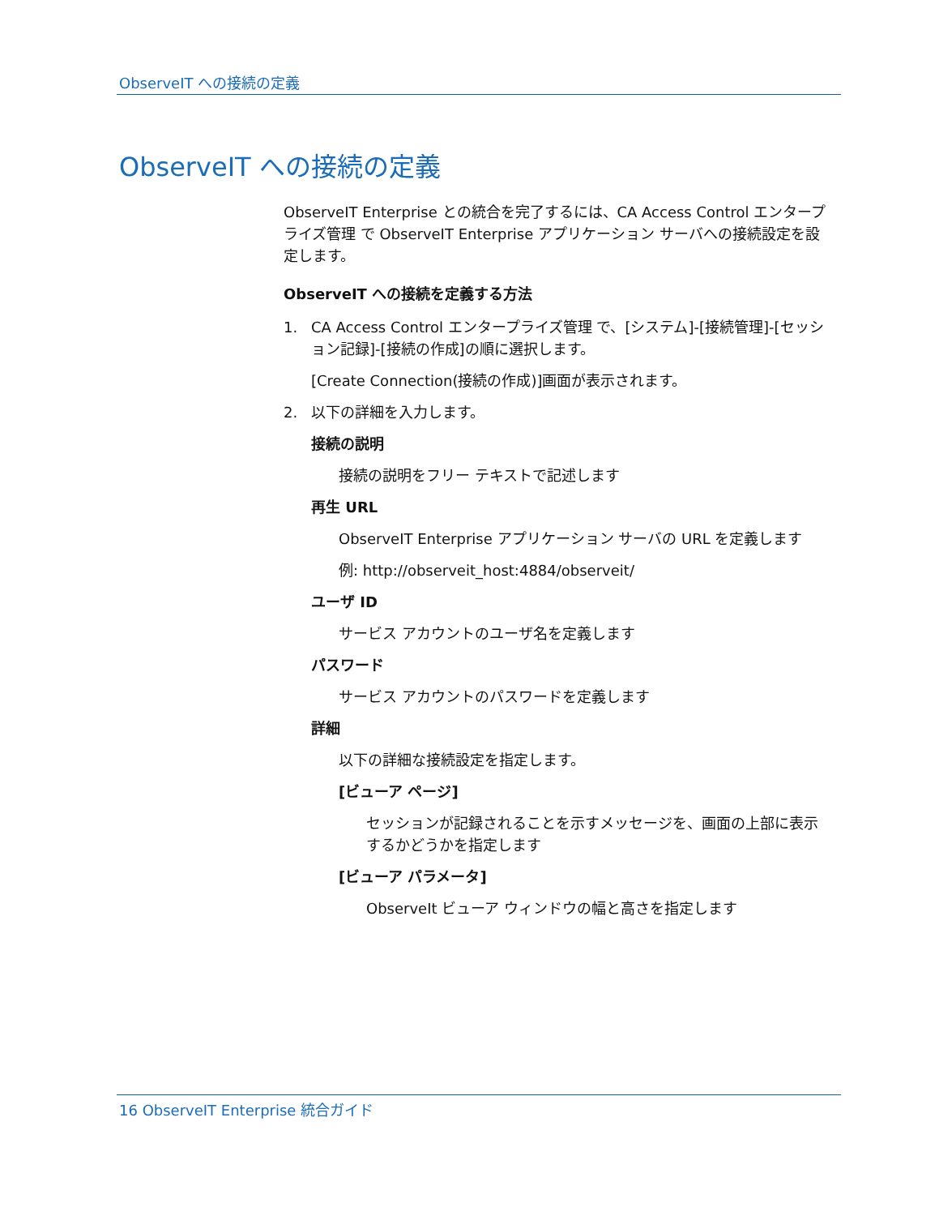ObserveIT への接続の定義
ObserveIT への接続の定義
ObserveIT Enterprise との統合を完了するには、CA Access Control エンタープライズ管理 で ObserveIT Enterprise アプリケーション サーバへの接続設定を設定します。
ObserveIT への接続を定義する方法
1. CA Access Control エンタープライズ管理 で、[システム]-[接続管理]-[セッション記録]-[接続の作成]の順に選択します。
[Create Connection(接続の作成)]画面が表示されます。
2. 以下の詳細を入力します。
接続の説明
接続の説明をフリー テキストで記述します
再生 URL
ObserveIT Enterprise アプリケーション サーバの URL を定義します
例: http://observeit_host:4884/observeit/
ユーザ ID
サービス アカウントのユーザ名を定義します
パスワード
サービス アカウントのパスワードを定義します
詳細
以下の詳細な接続設定を指定します。
[ビューア ページ]
セッションが記録されることを示すメッセージを、画面の上部に表示するかどうかを指定します
[ビューア パラメータ]
ObserveIt ビューア ウィンドウの幅と高さを指定します
16 ObserveIT Enterprise 統合ガイド